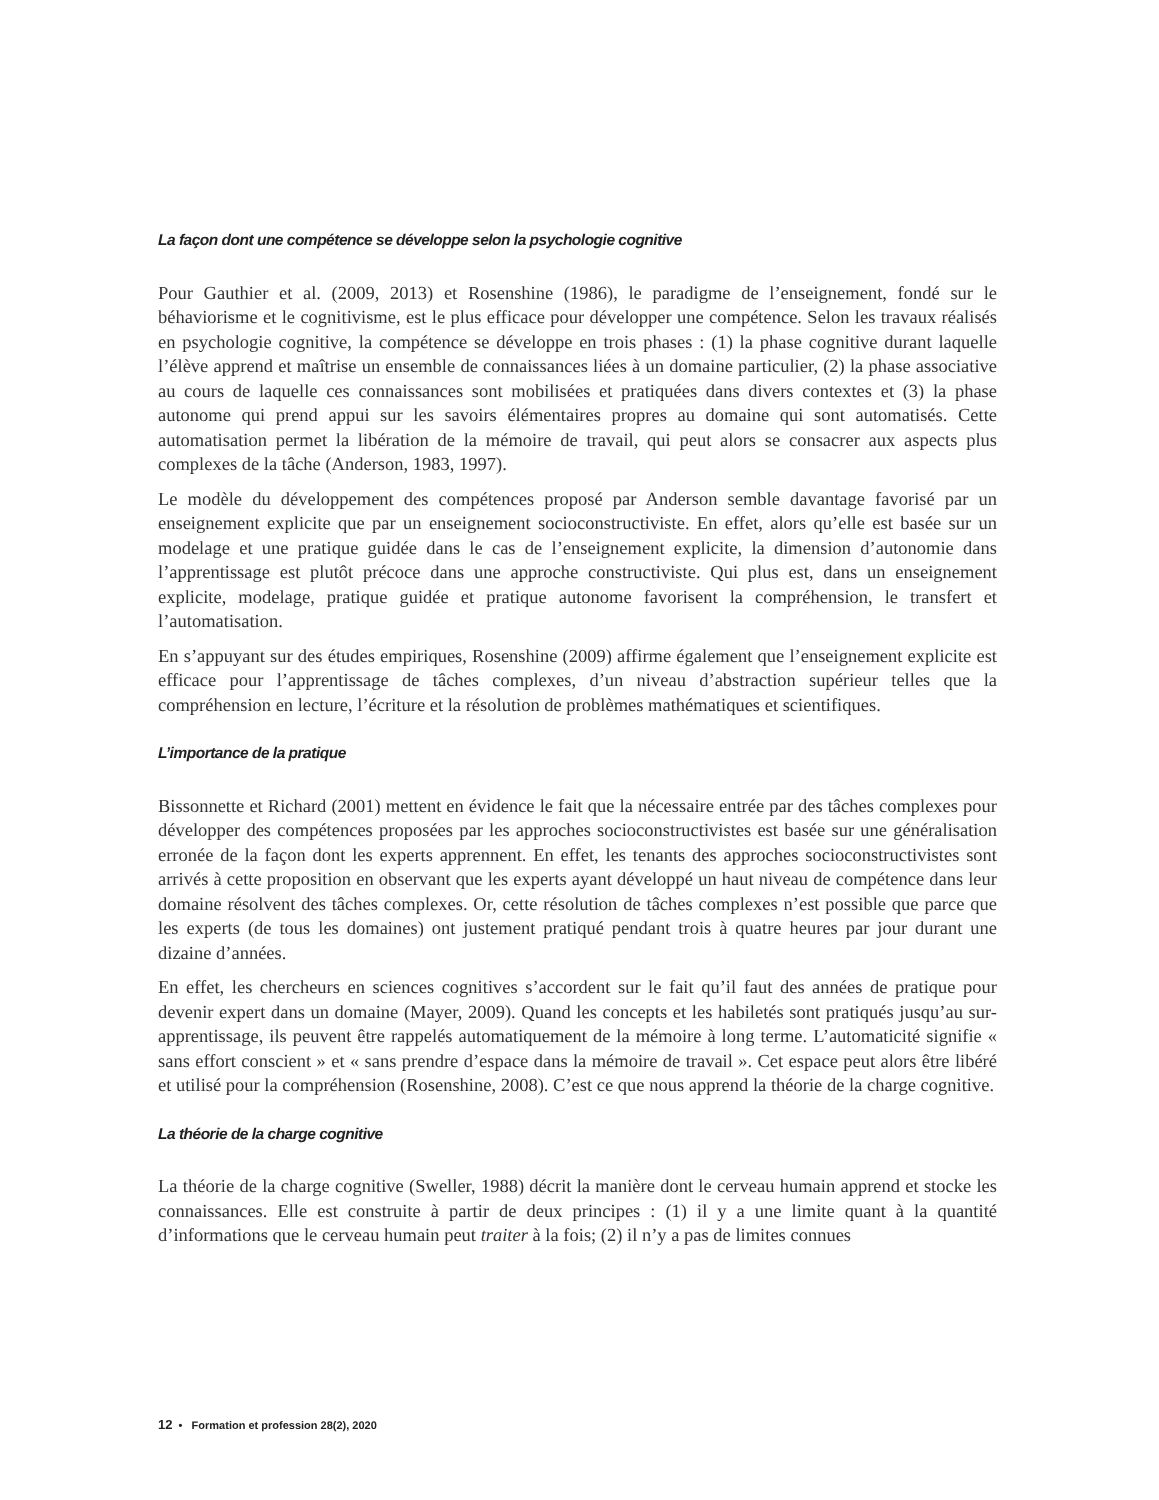La façon dont une compétence se développe selon la psychologie cognitive
Pour Gauthier et al. (2009, 2013) et Rosenshine (1986), le paradigme de l’enseignement, fondé sur le béhaviorisme et le cognitivisme, est le plus efficace pour développer une compétence. Selon les travaux réalisés en psychologie cognitive, la compétence se développe en trois phases : (1) la phase cognitive durant laquelle l’élève apprend et maîtrise un ensemble de connaissances liées à un domaine particulier, (2) la phase associative au cours de laquelle ces connaissances sont mobilisées et pratiquées dans divers contextes et (3) la phase autonome qui prend appui sur les savoirs élémentaires propres au domaine qui sont automatisés. Cette automatisation permet la libération de la mémoire de travail, qui peut alors se consacrer aux aspects plus complexes de la tâche (Anderson, 1983, 1997).
Le modèle du développement des compétences proposé par Anderson semble davantage favorisé par un enseignement explicite que par un enseignement socioconstructiviste. En effet, alors qu’elle est basée sur un modelage et une pratique guidée dans le cas de l’enseignement explicite, la dimension d’autonomie dans l’apprentissage est plutôt précoce dans une approche constructiviste. Qui plus est, dans un enseignement explicite, modelage, pratique guidée et pratique autonome favorisent la compréhension, le transfert et l’automatisation.
En s’appuyant sur des études empiriques, Rosenshine (2009) affirme également que l’enseignement explicite est efficace pour l’apprentissage de tâches complexes, d’un niveau d’abstraction supérieur telles que la compréhension en lecture, l’écriture et la résolution de problèmes mathématiques et scientifiques.
L’importance de la pratique
Bissonnette et Richard (2001) mettent en évidence le fait que la nécessaire entrée par des tâches complexes pour développer des compétences proposées par les approches socioconstructivistes est basée sur une généralisation erronée de la façon dont les experts apprennent. En effet, les tenants des approches socioconstructivistes sont arrivés à cette proposition en observant que les experts ayant développé un haut niveau de compétence dans leur domaine résolvent des tâches complexes. Or, cette résolution de tâches complexes n’est possible que parce que les experts (de tous les domaines) ont justement pratiqué pendant trois à quatre heures par jour durant une dizaine d’années.
En effet, les chercheurs en sciences cognitives s’accordent sur le fait qu’il faut des années de pratique pour devenir expert dans un domaine (Mayer, 2009). Quand les concepts et les habiletés sont pratiqués jusqu’au sur-apprentissage, ils peuvent être rappelés automatiquement de la mémoire à long terme. L’automaticité signifie « sans effort conscient » et « sans prendre d’espace dans la mémoire de travail ». Cet espace peut alors être libéré et utilisé pour la compréhension (Rosenshine, 2008). C’est ce que nous apprend la théorie de la charge cognitive.
La théorie de la charge cognitive
La théorie de la charge cognitive (Sweller, 1988) décrit la manière dont le cerveau humain apprend et stocke les connaissances. Elle est construite à partir de deux principes : (1) il y a une limite quant à la quantité d’informations que le cerveau humain peut traiter à la fois; (2) il n’y a pas de limites connues
12 • Formation et profession 28(2), 2020